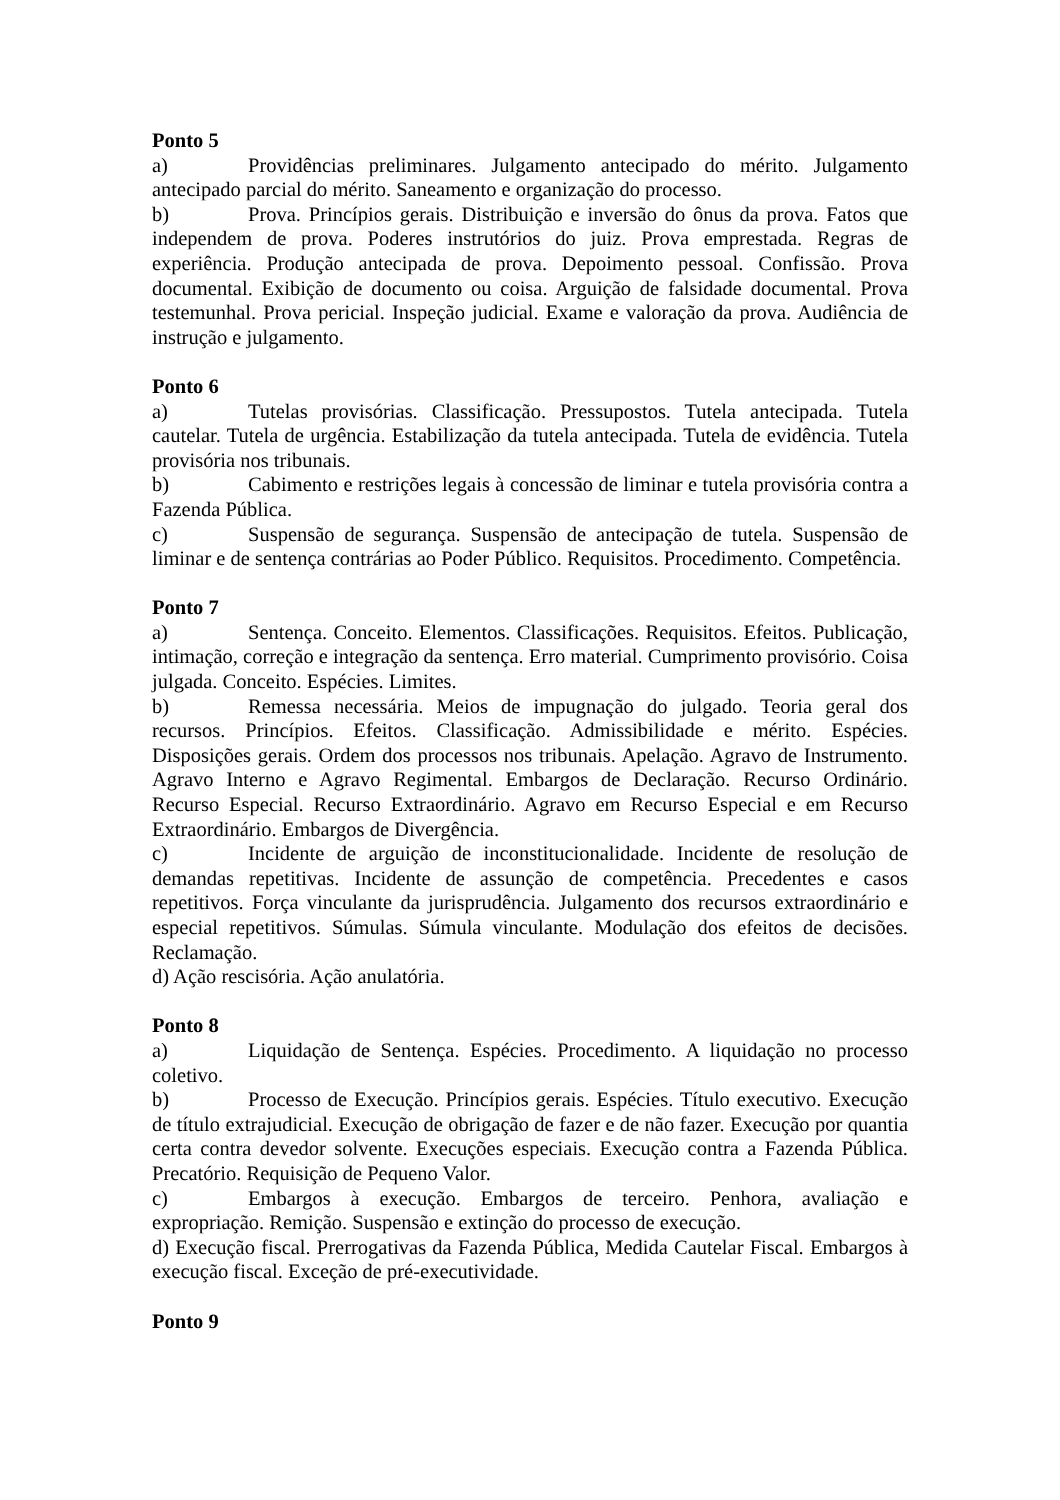Ponto 5
a) Providências preliminares. Julgamento antecipado do mérito. Julgamento antecipado parcial do mérito. Saneamento e organização do processo.
b) Prova. Princípios gerais. Distribuição e inversão do ônus da prova. Fatos que independem de prova. Poderes instrutórios do juiz. Prova emprestada. Regras de experiência. Produção antecipada de prova. Depoimento pessoal. Confissão. Prova documental. Exibição de documento ou coisa. Arguição de falsidade documental. Prova testemunhal. Prova pericial. Inspeção judicial. Exame e valoração da prova. Audiência de instrução e julgamento.
Ponto 6
a) Tutelas provisórias. Classificação. Pressupostos. Tutela antecipada. Tutela cautelar. Tutela de urgência. Estabilização da tutela antecipada. Tutela de evidência. Tutela provisória nos tribunais.
b) Cabimento e restrições legais à concessão de liminar e tutela provisória contra a Fazenda Pública.
c) Suspensão de segurança. Suspensão de antecipação de tutela. Suspensão de liminar e de sentença contrárias ao Poder Público. Requisitos. Procedimento. Competência.
Ponto 7
a) Sentença. Conceito. Elementos. Classificações. Requisitos. Efeitos. Publicação, intimação, correção e integração da sentença. Erro material. Cumprimento provisório. Coisa julgada. Conceito. Espécies. Limites.
b) Remessa necessária. Meios de impugnação do julgado. Teoria geral dos recursos. Princípios. Efeitos. Classificação. Admissibilidade e mérito. Espécies. Disposições gerais. Ordem dos processos nos tribunais. Apelação. Agravo de Instrumento. Agravo Interno e Agravo Regimental. Embargos de Declaração. Recurso Ordinário. Recurso Especial. Recurso Extraordinário. Agravo em Recurso Especial e em Recurso Extraordinário. Embargos de Divergência.
c) Incidente de arguição de inconstitucionalidade. Incidente de resolução de demandas repetitivas. Incidente de assunção de competência. Precedentes e casos repetitivos. Força vinculante da jurisprudência. Julgamento dos recursos extraordinário e especial repetitivos. Súmulas. Súmula vinculante. Modulação dos efeitos de decisões. Reclamação.
d) Ação rescisória. Ação anulatória.
Ponto 8
a) Liquidação de Sentença. Espécies. Procedimento. A liquidação no processo coletivo.
b) Processo de Execução. Princípios gerais. Espécies. Título executivo. Execução de título extrajudicial. Execução de obrigação de fazer e de não fazer. Execução por quantia certa contra devedor solvente. Execuções especiais. Execução contra a Fazenda Pública. Precatório. Requisição de Pequeno Valor.
c) Embargos à execução. Embargos de terceiro. Penhora, avaliação e expropriação. Remição. Suspensão e extinção do processo de execução.
d) Execução fiscal. Prerrogativas da Fazenda Pública, Medida Cautelar Fiscal. Embargos à execução fiscal. Exceção de pré-executividade.
Ponto 9